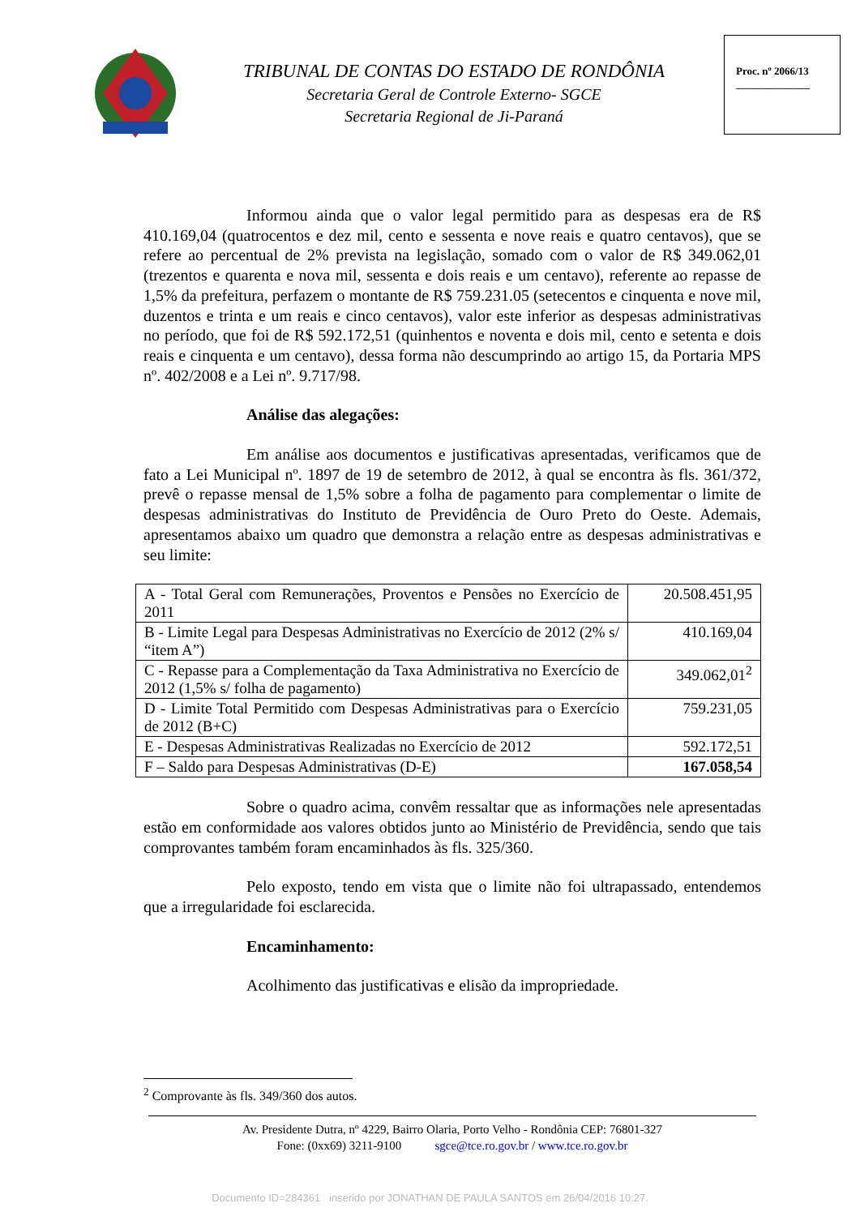TRIBUNAL DE CONTAS DO ESTADO DE RONDÔNIA
Secretaria Geral de Controle Externo- SGCE
Secretaria Regional de Ji-Paraná
Proc. nº 2066/13
______________
Informou ainda que o valor legal permitido para as despesas era de R$ 410.169,04 (quatrocentos e dez mil, cento e sessenta e nove reais e quatro centavos), que se refere ao percentual de 2% prevista na legislação, somado com o valor de R$ 349.062,01 (trezentos e quarenta e nova mil, sessenta e dois reais e um centavo), referente ao repasse de 1,5% da prefeitura, perfazem o montante de R$ 759.231.05 (setecentos e cinquenta e nove mil, duzentos e trinta e um reais e cinco centavos), valor este inferior as despesas administrativas no período, que foi de R$ 592.172,51 (quinhentos e noventa e dois mil, cento e setenta e dois reais e cinquenta e um centavo), dessa forma não descumprindo ao artigo 15, da Portaria MPS nº. 402/2008 e a Lei nº. 9.717/98.
Análise das alegações:
Em análise aos documentos e justificativas apresentadas, verificamos que de fato a Lei Municipal nº. 1897 de 19 de setembro de 2012, à qual se encontra às fls. 361/372, prevê o repasse mensal de 1,5% sobre a folha de pagamento para complementar o limite de despesas administrativas do Instituto de Previdência de Ouro Preto do Oeste. Ademais, apresentamos abaixo um quadro que demonstra a relação entre as despesas administrativas e seu limite:
| A - Total Geral com Remunerações, Proventos e Pensões no Exercício de 2011 | 20.508.451,95 |
| B - Limite Legal para Despesas Administrativas no Exercício de 2012 (2% s/ “item A”) | 410.169,04 |
| C - Repasse para a Complementação da Taxa Administrativa no Exercício de 2012 (1,5% s/ folha de pagamento) | 349.062,01<sup>2</sup> |
| D - Limite Total Permitido com Despesas Administrativas para o Exercício de 2012 (B+C) | 759.231,05 |
| E - Despesas Administrativas Realizadas no Exercício de 2012 | 592.172,51 |
| F – Saldo para Despesas Administrativas (D-E) | 167.058,54 |
Sobre o quadro acima, convêm ressaltar que as informações nele apresentadas estão em conformidade aos valores obtidos junto ao Ministério de Previdência, sendo que tais comprovantes também foram encaminhados às fls. 325/360.
Pelo exposto, tendo em vista que o limite não foi ultrapassado, entendemos que a irregularidade foi esclarecida.
Encaminhamento:
Acolhimento das justificativas e elisão da impropriedade.
<sup>2</sup> Comprovante às fls. 349/360 dos autos.
Av. Presidente Dutra, nº 4229, Bairro Olaria, Porto Velho - Rondônia CEP: 76801-327
Fone: (0xx69) 3211-9100 sgce@tce.ro.gov.br / www.tce.ro.gov.br
Documento ID=284361 inserido por JONATHAN DE PAULA SANTOS em 26/04/2016 10:27.